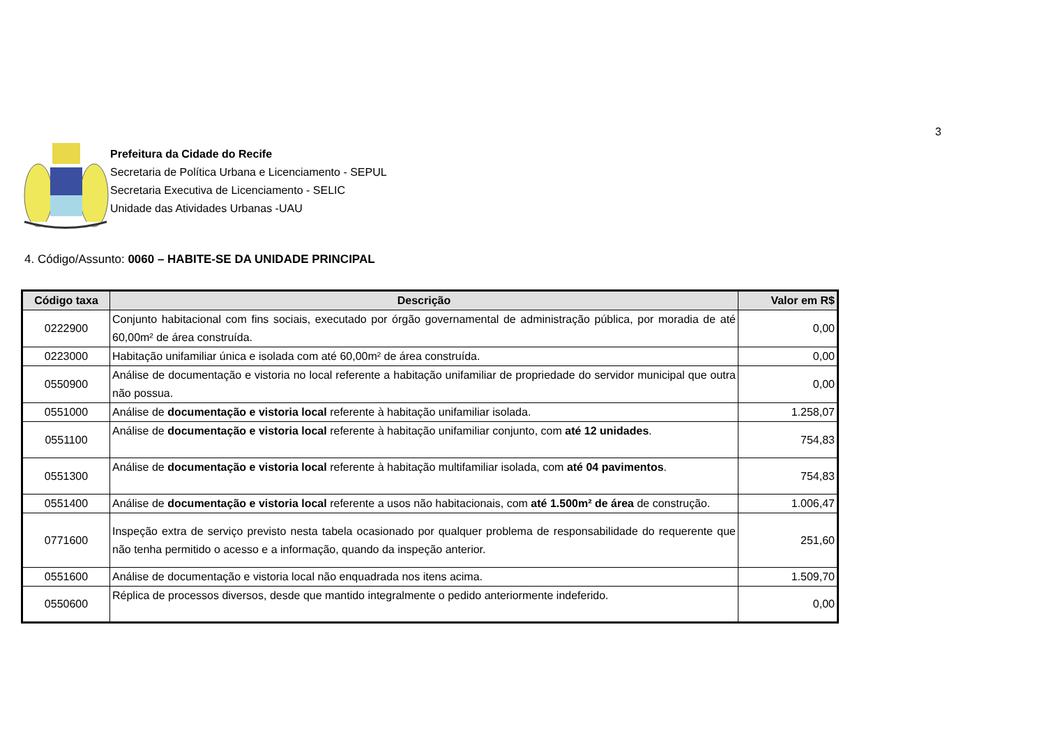3
Prefeitura da Cidade do Recife
Secretaria de Política Urbana e Licenciamento - SEPUL
Secretaria Executiva de Licenciamento - SELIC
Unidade das Atividades Urbanas -UAU
4. Código/Assunto: 0060 – HABITE-SE DA UNIDADE PRINCIPAL
| Código taxa | Descrição | Valor em R$ |
| --- | --- | --- |
| 0222900 | Conjunto habitacional com fins sociais, executado por órgão governamental de administração pública, por moradia de até 60,00m² de área construída. | 0,00 |
| 0223000 | Habitação unifamiliar única e isolada com até 60,00m² de área construída. | 0,00 |
| 0550900 | Análise de documentação e vistoria no local referente a habitação unifamiliar de propriedade do servidor municipal que outra não possua. | 0,00 |
| 0551000 | Análise de documentação e vistoria local referente à habitação unifamiliar isolada. | 1.258,07 |
| 0551100 | Análise de documentação e vistoria local referente à habitação unifamiliar conjunto, com até 12 unidades . | 754,83 |
| 0551300 | Análise de documentação e vistoria local referente à habitação multifamiliar isolada, com até 04 pavimentos . | 754,83 |
| 0551400 | Análise de documentação e vistoria local referente a usos não habitacionais, com até 1.500m² de área de construção. | 1.006,47 |
| 0771600 | Inspeção extra de serviço previsto nesta tabela ocasionado por qualquer problema de responsabilidade do requerente que não tenha permitido o acesso e a informação, quando da inspeção anterior. | 251,60 |
| 0551600 | Análise de documentação e vistoria local não enquadrada nos itens acima. | 1.509,70 |
| 0550600 | Réplica de processos diversos, desde que mantido integralmente o pedido anteriormente indeferido. | 0,00 |